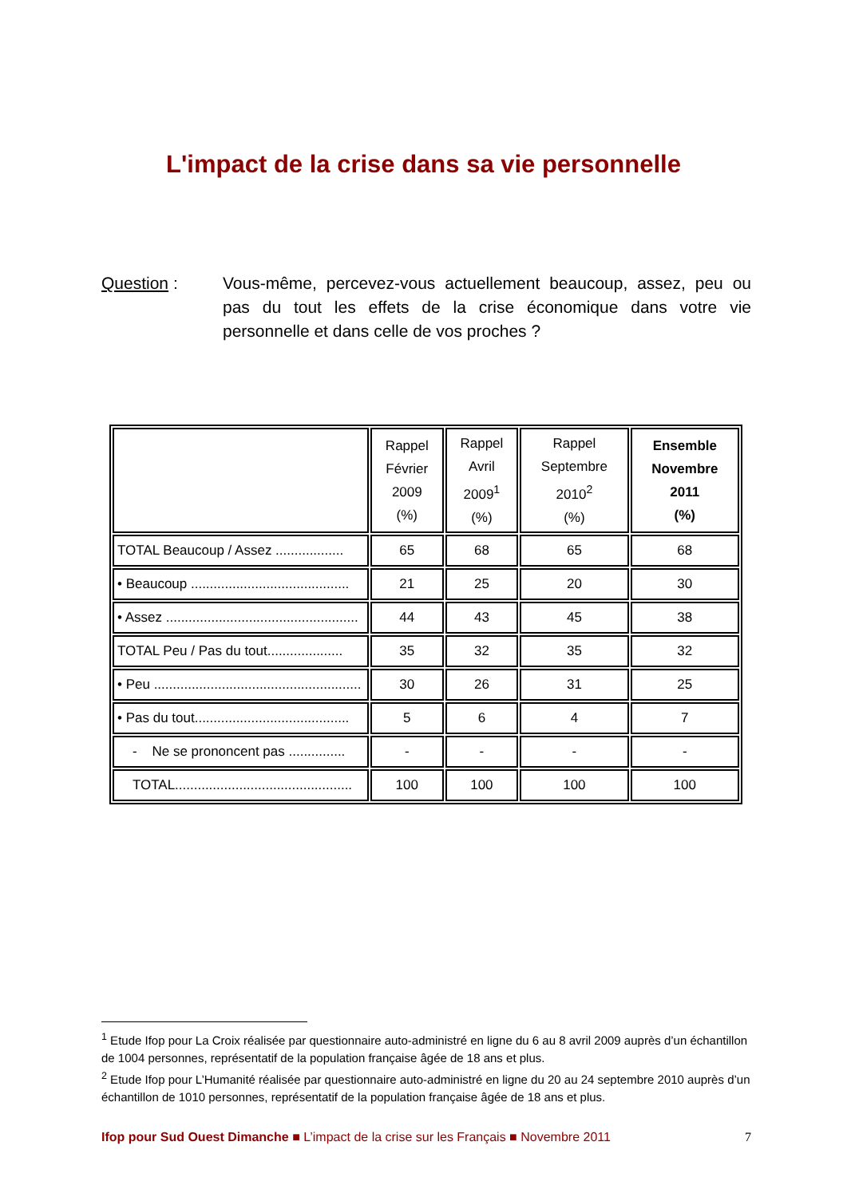L'impact de la crise dans sa vie personnelle
Question : Vous-même, percevez-vous actuellement beaucoup, assez, peu ou pas du tout les effets de la crise économique dans votre vie personnelle et dans celle de vos proches ?
| | Rappel Février 2009 (%) | Rappel Avril 2009<sup>1</sup> (%) | Rappel Septembre 2010<sup>2</sup> (%) | Ensemble Novembre 2011 (%) |
| --- | --- | --- | --- | --- |
| TOTAL Beaucoup / Assez .................. | 65 | 68 | 65 | 68 |
| • Beaucoup .......................................... | 21 | 25 | 20 | 30 |
| • Assez ................................................... | 44 | 43 | 45 | 38 |
| TOTAL Peu / Pas du tout.................... | 35 | 32 | 35 | 32 |
| • Peu ....................................................... | 30 | 26 | 31 | 25 |
| • Pas du tout......................................... | 5 | 6 | 4 | 7 |
| - Ne se prononcent pas ............... | - | - | - | - |
| TOTAL............................................... | 100 | 100 | 100 | 100 |
<sup>1</sup> Etude Ifop pour La Croix réalisée par questionnaire auto-administré en ligne du 6 au 8 avril 2009 auprès d’un échantillon de 1004 personnes, représentatif de la population française âgée de 18 ans et plus.
<sup>2</sup> Etude Ifop pour L’Humanité réalisée par questionnaire auto-administré en ligne du 20 au 24 septembre 2010 auprès d’un échantillon de 1010 personnes, représentatif de la population française âgée de 18 ans et plus.
Ifop pour Sud Ouest Dimanche ■ L’impact de la crise sur les Français ■ Novembre 2011 7